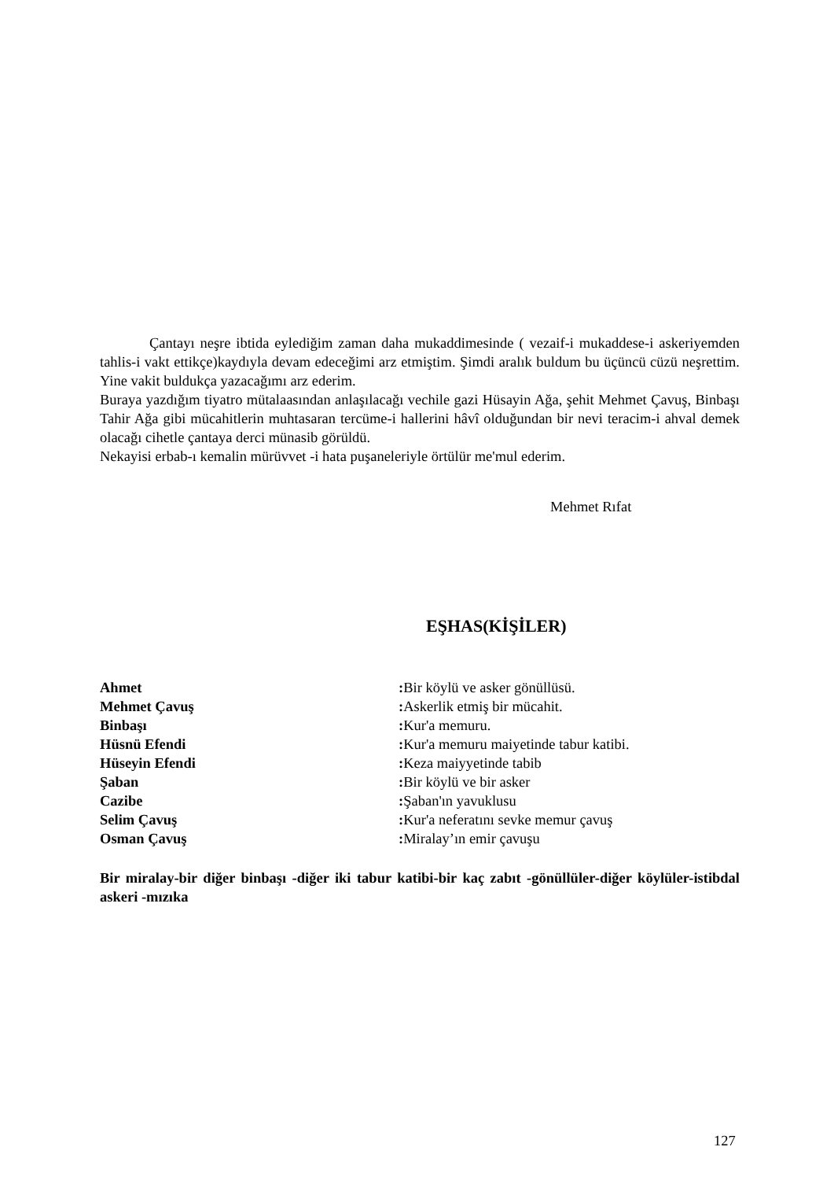Çantayı neşre ibtida eylediğim zaman daha mukaddimesinde ( vezaif-i mukaddese-i askeriyemden tahlis-i vakt ettikçe)kaydıyla devam edeceğimi arz etmiştim. Şimdi aralık buldum bu üçüncü cüzü neşrettim. Yine vakit buldukça yazacağımı arz ederim.
Buraya yazdığım tiyatro mütalaasından anlaşılacağı vechile gazi Hüsayin Ağa, şehit Mehmet Çavuş, Binbaşı Tahir Ağa gibi mücahitlerin muhtasaran tercüme-i hallerini hâvî olduğundan bir nevi teracim-i ahval demek olacağı cihetle çantaya derci münasib görüldü.
Nekayisi erbab-ı kemalin mürüvvet -i hata puşaneleriyle örtülür me'mul ederim.
Mehmet Rıfat
EŞHAS(KİŞİLER)
Ahmet : Bir köylü ve asker gönüllüsü.
Mehmet Çavuş : Askerlik etmiş bir mücahit.
Binbaşı : Kur'a memuru.
Hüsnü Efendi : Kur'a memuru maiyetinde tabur katibi.
Hüseyin Efendi : Keza maiyyetinde tabib
Şaban : Bir köylü ve bir asker
Cazibe : Şaban'ın yavuklusu
Selim Çavuş : Kur'a neferatını sevke memur çavuş
Osman Çavuş : Miralay’ın emir çavuşu
Bir miralay-bir diğer binbaşı -diğer iki tabur katibi-bir kaç zabıt -gönüllüler-diğer köylüler-istibdal askeri -mızıka
127